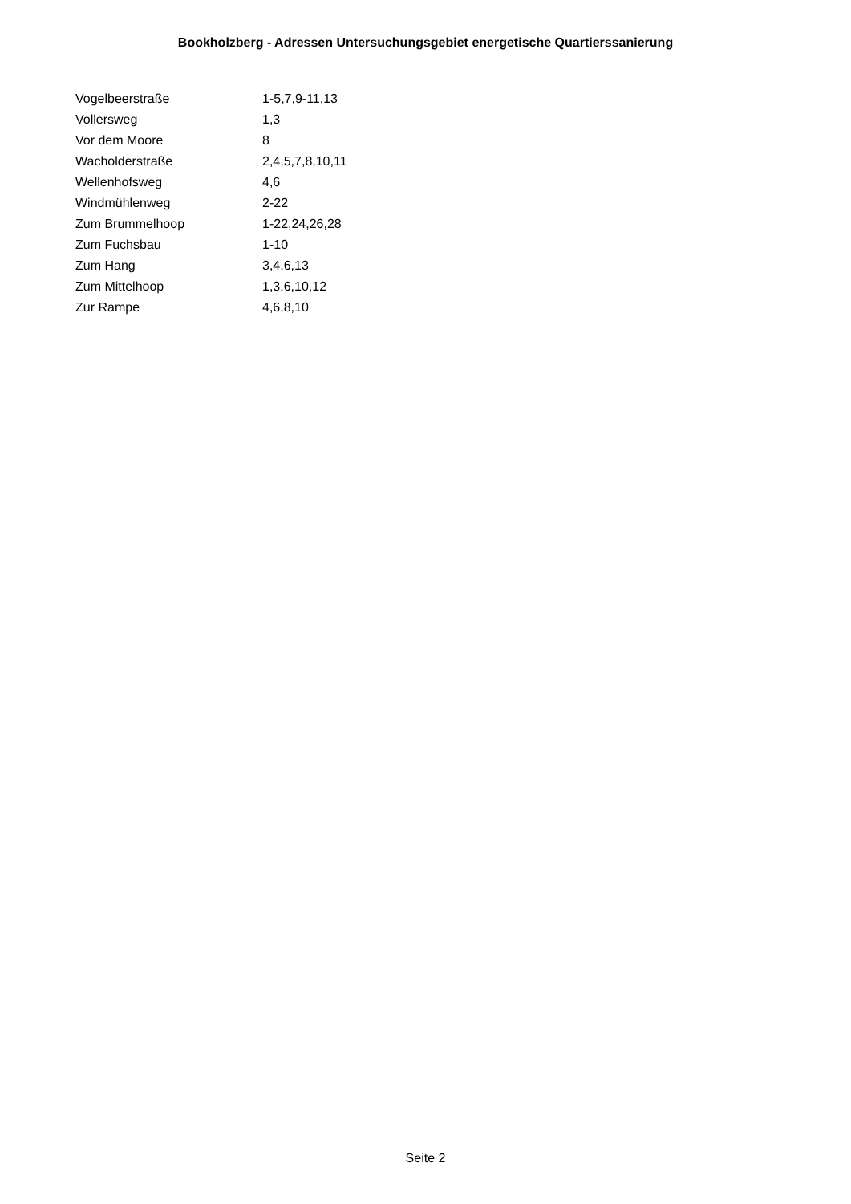Bookholzberg - Adressen Untersuchungsgebiet energetische Quartierssanierung
| Vogelbeerstraße | 1-5,7,9-11,13 |
| Vollersweg | 1,3 |
| Vor dem Moore | 8 |
| Wacholderstraße | 2,4,5,7,8,10,11 |
| Wellenhofsweg | 4,6 |
| Windmühlenweg | 2-22 |
| Zum Brummelhoop | 1-22,24,26,28 |
| Zum Fuchsbau | 1-10 |
| Zum Hang | 3,4,6,13 |
| Zum Mittelhoop | 1,3,6,10,12 |
| Zur Rampe | 4,6,8,10 |
Seite 2